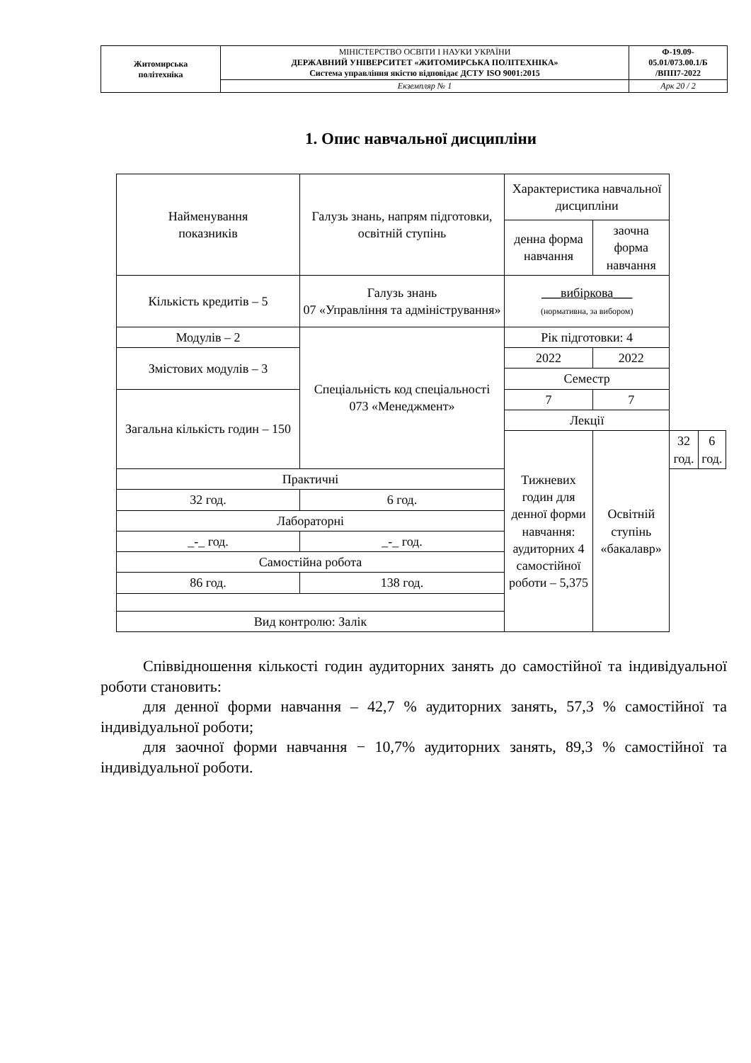| Житомирська політехніка | МІНІСТЕРСТВО ОСВІТИ І НАУКИ УКРАЇНИ ДЕРЖАВНИЙ УНІВЕРСИТЕТ «ЖИТОМИРСЬКА ПОЛІТЕХНІКА» Система управління якістю відповідає ДСТУ ISO 9001:2015 | Ф-19.09- 05.01/073.00.1/Б /ВПП7-2022 |
| | Екземпляр № 1 | Арк 20 / 2 |
1. Опис навчальної дисципліни
| Найменування показників | Галузь знань, напрям підготовки, освітній ступінь | Характеристика навчальної дисципліни | | | |
| | | денна форма навчання | заочна форма навчання | | |
| Кількість кредитів – 5 | Галузь знань 07 «Управління та адміністрування» | ___вибіркова___ (нормативна, за вибором) | | | |
| Модулів – 2 | Спеціальність код спеціальності 073 «Менеджмент» | Рік підготовки: 4 | | | |
| Змістових модулів – 3 | | 2022 | 2022 | | |
| | | Семестр | | | |
| Загальна кількість годин – 150 | | 7 | 7 | | |
| | | Лекції | | | |
| | | Тижневих годин для денної форми навчання: аудиторних 4 самостійної роботи – 5,375 | Освітній ступінь «бакалавр» | 32 год. | 6 год. |
| Практичні | | | | | |
| 32 год. | 6 год. | | | | |
| Лабораторні | | | | | |
| _-_ год. | _-_ год. | | | | |
| Самостійна робота | | | | | |
| 86 год. | 138 год. | | | | |
| Вид контролю: Залік | | | | | |
Співвідношення кількості годин аудиторних занять до самостійної та індивідуальної роботи становить:
для денної форми навчання – 42,7 % аудиторних занять, 57,3 % самостійної та індивідуальної роботи;
для заочної форми навчання − 10,7% аудиторних занять, 89,3 % самостійної та індивідуальної роботи.